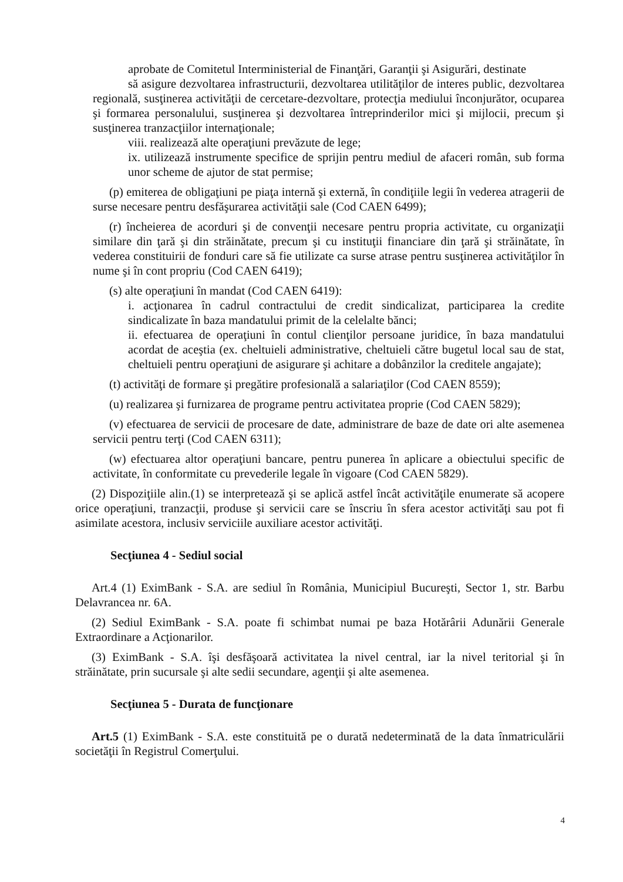aprobate de Comitetul Interministerial de Finanţări, Garanţii şi Asigurări, destinate
să asigure dezvoltarea infrastructurii, dezvoltarea utilităţilor de interes public, dezvoltarea regională, susţinerea activităţii de cercetare-dezvoltare, protecţia mediului înconjurător, ocuparea şi formarea personalului, susţinerea şi dezvoltarea întreprinderilor mici şi mijlocii, precum şi susţinerea tranzacţiilor internaţionale;
viii. realizează alte operaţiuni prevăzute de lege;
ix. utilizează instrumente specifice de sprijin pentru mediul de afaceri român, sub forma unor scheme de ajutor de stat permise;
(p) emiterea de obligaţiuni pe piaţa internă şi externă, în condiţiile legii în vederea atragerii de surse necesare pentru desfăşurarea activităţii sale (Cod CAEN 6499);
(r) încheierea de acorduri şi de convenţii necesare pentru propria activitate, cu organizaţii similare din ţară şi din străinătate, precum şi cu instituţii financiare din ţară şi străinătate, în vederea constituirii de fonduri care să fie utilizate ca surse atrase pentru susţinerea activităţilor în nume şi în cont propriu (Cod CAEN 6419);
(s) alte operaţiuni în mandat (Cod CAEN 6419):
i. acţionarea în cadrul contractului de credit sindicalizat, participarea la credite sindicalizate în baza mandatului primit de la celelalte bănci;
ii. efectuarea de operaţiuni în contul clienţilor persoane juridice, în baza mandatului acordat de aceştia (ex. cheltuieli administrative, cheltuieli către bugetul local sau de stat, cheltuieli pentru operaţiuni de asigurare şi achitare a dobânzilor la creditele angajate);
(t) activităţi de formare şi pregătire profesională a salariaţilor (Cod CAEN 8559);
(u) realizarea şi furnizarea de programe pentru activitatea proprie (Cod CAEN 5829);
(v) efectuarea de servicii de procesare de date, administrare de baze de date ori alte asemenea servicii pentru terţi (Cod CAEN 6311);
(w) efectuarea altor operaţiuni bancare, pentru punerea în aplicare a obiectului specific de activitate, în conformitate cu prevederile legale în vigoare (Cod CAEN 5829).
(2) Dispoziţiile alin.(1) se interpretează şi se aplică astfel încât activităţile enumerate să acopere orice operaţiuni, tranzacţii, produse şi servicii care se înscriu în sfera acestor activităţi sau pot fi asimilate acestora, inclusiv serviciile auxiliare acestor activităţi.
Secţiunea 4 - Sediul social
Art.4 (1) EximBank - S.A. are sediul în România, Municipiul Bucureşti, Sector 1, str. Barbu Delavrancea nr. 6A.
(2) Sediul EximBank - S.A. poate fi schimbat numai pe baza Hotărârii Adunării Generale Extraordinare a Acţionarilor.
(3) EximBank - S.A. îşi desfăşoară activitatea la nivel central, iar la nivel teritorial şi în străinătate, prin sucursale şi alte sedii secundare, agenţii şi alte asemenea.
Secţiunea 5 - Durata de funcţionare
Art.5 (1) EximBank - S.A. este constituită pe o durată nedeterminată de la data înmatriculării societăţii în Registrul Comerţului.
4